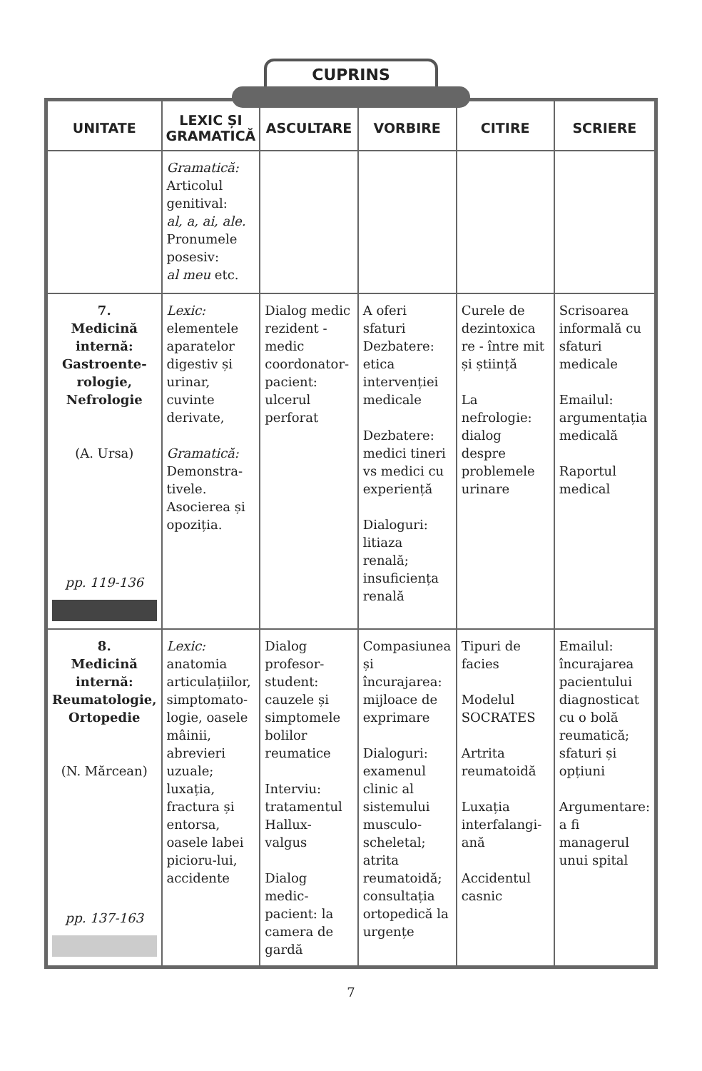CUPRINS
| UNITATE | LEXIC ȘI GRAMATICĂ | ASCULTARE | VORBIRE | CITIRE | SCRIERE |
| --- | --- | --- | --- | --- | --- |
| | Gramatică: Articolul genitival: al, a, ai, ale. Pronumele posesiv: al meu etc. | | | | |
| 7. Medicină internă: Gastroente-rologie, Nefrologie (A. Ursa) pp. 119-136 | Lexic: elementele aparatelor digestiv și urinar, cuvinte derivate, Gramatică: Demonstra-tivele. Asocierea și opoziția. | Dialog medic rezident -medic coordonator-pacient: ulcerul perforat | A oferi sfaturi Dezbatere: etica intervenției medicale Dezbatere: medici tineri vs medici cu experiență Dialoguri: litiaza renală; insuficiența renală | Curele de dezintoxica re - între mit și știință La nefrologie: dialog despre problemele urinare | Scrisoarea informală cu sfaturi medicale Emailul: argumentația medicală Raportul medical |
| 8. Medicină internă: Reumatologie, Ortopedie (N. Mărcean) pp. 137-163 | Lexic: anatomia articulațiilor, simptomato-logie, oasele mâinii, abrevieri uzuale; luxația, fractura și entorsa, oasele labei picioru-lui, accidente | Dialog profesor-student: cauzele și simptomele bolilor reumatice Interviu: tratamentul Hallux-valgus Dialog medic-pacient: la camera de gardă | Compasiunea și încurajarea: mijloace de exprimare Dialoguri: examenul clinic al sistemului musculo-scheletal; atrita reumatoidă; consultația ortopedică la urgențe | Tipuri de facies Modelul SOCRATES Artrita reumatoidă Luxația interfalangi-ană Accidentul casnic | Emailul: încurajarea pacientului diagnosticat cu o bolă reumatică; sfaturi și opțiuni Argumentare: a fi managerul unui spital |
7